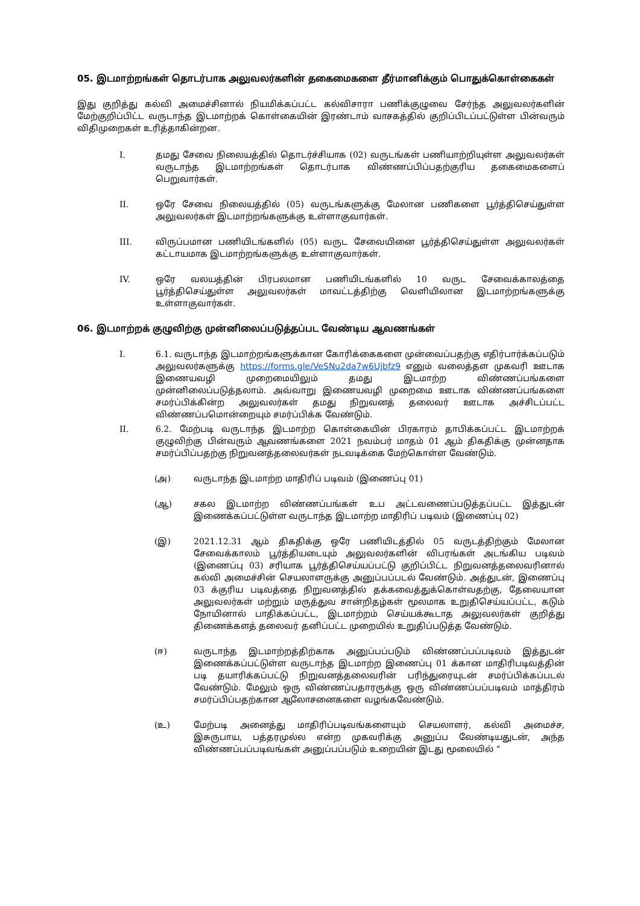05. இடமாற்றங்கள் தொடர்பாக அலுவலர்களின் தகைமைகளை தீர்மானிக்கும் பொதுக்கொள்கைகள்
இது குறித்து கல்வி அமைச்சினால் நியமிக்கப்பட்ட கல்விசாரா பணிக்குழுவை சேர்ந்த அலுவலர்களின் மேற்குறிப்பிட்ட வருடாந்த இடமாற்றக் கொள்கையின் இரண்டாம் வாசகத்தில் குறிப்பிடப்பட்டுள்ள பின்வரும் விதிமுறைகள் உரித்தாகின்றன.
I. தமது சேவை நிலையத்தில் தொடர்ச்சியாக (02) வருடங்கள் பணியாற்றியுள்ள அலுவலர்கள் வருடாந்த இடமாற்றங்கள் தொடர்பாக விண்ணப்பிப்பதற்குரிய தகைமைகளைப் பெறுவார்கள்.
II. ஒரே சேவை நிலையத்தில் (05) வருடங்களுக்கு மேலான பணிகளை பூர்த்திசெய்துள்ள அலுவலர்கள் இடமாற்றங்களுக்கு உள்ளாகுவார்கள்.
III. விருப்பமான பணியிடங்களில் (05) வருட சேவையினை பூர்த்திசெய்துள்ள அலுவலர்கள் கட்டாயமாக இடமாற்றங்களுக்கு உள்ளாகுவார்கள்.
IV. ஒரே வலயத்தின் பிரபலமான பணியிடங்களில் 10 வருட சேவைக்காலத்தை பூர்த்திசெய்துள்ள அலுவலர்கள் மாவட்டத்திற்கு வெளியிலான இடமாற்றங்களுக்கு உள்ளாகுவார்கள்.
06. இடமாற்றக் குழுவிற்கு முன்னிலைப்படுத்தப்பட வேண்டிய ஆவணங்கள்
I. 6.1. வருடாந்த இடமாற்றங்களுக்கான கோரிக்கைகளை முன்வைப்பதற்கு எதிர்பார்க்கப்படும் அலுவலர்களுக்கு https://forms.gle/VeSNu2da7w6Ujbfz9 எனும் வலைத்தள முகவரி ஊடாக இணையவழி முறைமையிலும் தமது இடமாற்ற விண்ணப்பங்களை முன்னிலைப்படுத்தலாம். அவ்வாறு இணையவழி முறைமை ஊடாக விண்ணப்பங்களை சமர்ப்பிக்கின்ற அலுவலர்கள் தமது நிறுவனத் தலைவர் ஊடாக அச்சிடப்பட்ட விண்ணப்பமொன்றையும் சமர்ப்பிக்க வேண்டும்.
II. 6.2. மேற்படி வருடாந்த இடமாற்ற கொள்கையின் பிரகாரம் தாபிக்கப்பட்ட இடமாற்றக் குழுவிற்கு பின்வரும் ஆவணங்களை 2021 நவம்பர் மாதம் 01 ஆம் திகதிக்கு முன்னதாக சமர்ப்பிப்பதற்கு நிறுவனத்தலைவர்கள் நடவடிக்கை மேற்கொள்ள வேண்டும்.
(அ) வருடாந்த இடமாற்ற மாதிரிப் படிவம் (இணைப்பு 01)
(ஆ) சகல இடமாற்ற விண்ணப்பங்கள் உப அட்டவணைப்படுத்தப்பட்ட இத்துடன் இணைக்கப்பட்டுள்ள வருடாந்த இடமாற்ற மாதிரிப் படிவம் (இணைப்பு 02)
(இ) 2021.12.31 ஆம் திகதிக்கு ஒரே பணியிடத்தில் 05 வருடத்திற்கும் மேலான சேவைக்காலம் பூர்த்தியடையும் அலுவலர்களின் விபரங்கள் அடங்கிய படிவம் (இணைப்பு 03) சரியாக பூர்த்திசெய்யப்பட்டு குறிப்பிட்ட நிறுவனத்தலைவரினால் கல்வி அமைச்சின் செயலாளருக்கு அனுப்பப்படல் வேண்டும். அத்துடன், இணைப்பு 03 க்குரிய படிவத்தை நிறுவனத்தில் தக்கவைத்துக்கொள்வதற்கு, தேவையான அலுவலர்கள் மற்றும் மருத்துவ சான்றிதழ்கள் மூலமாக உறுதிசெய்யப்பட்ட, கடும் நோயினால் பாதிக்கப்பட்ட, இடமாற்றம் செய்யக்கூடாத அலுவலர்கள் குறித்து திணைக்களத் தலைவர் தனிப்பட்ட முறையில் உறுதிப்படுத்த வேண்டும்.
(ஈ) வருடாந்த இடமாற்றத்திற்காக அனுப்பப்படும் விண்ணப்பப்படிவம் இத்துடன் இணைக்கப்பட்டுள்ள வருடாந்த இடமாற்ற இணைப்பு 01 க்கான மாதிரிபடிவத்தின் படி தயாரிக்கப்பட்டு நிறுவனத்தலைவரின் பரிந்துரையுடன் சமர்ப்பிக்கப்படல் வேண்டும். மேலும் ஒரு விண்ணப்பதாரருக்கு ஒரு விண்ணப்பப்படிவம் மாத்திரம் சமர்ப்பிப்பதற்கான ஆலோசனைகளை வழங்கவேண்டும்.
(உ) மேற்படி அனைத்து மாதிரிப்படிவங்களையும் செயலாளர், கல்வி அமைச்ச, இசுருபாய, பத்தரமுல்ல என்ற முகவரிக்கு அனுப்ப வேண்டியதுடன், அந்த விண்ணப்பப்படிவங்கள் அனுப்பப்படும் உறையின் இடது மூலையில் “